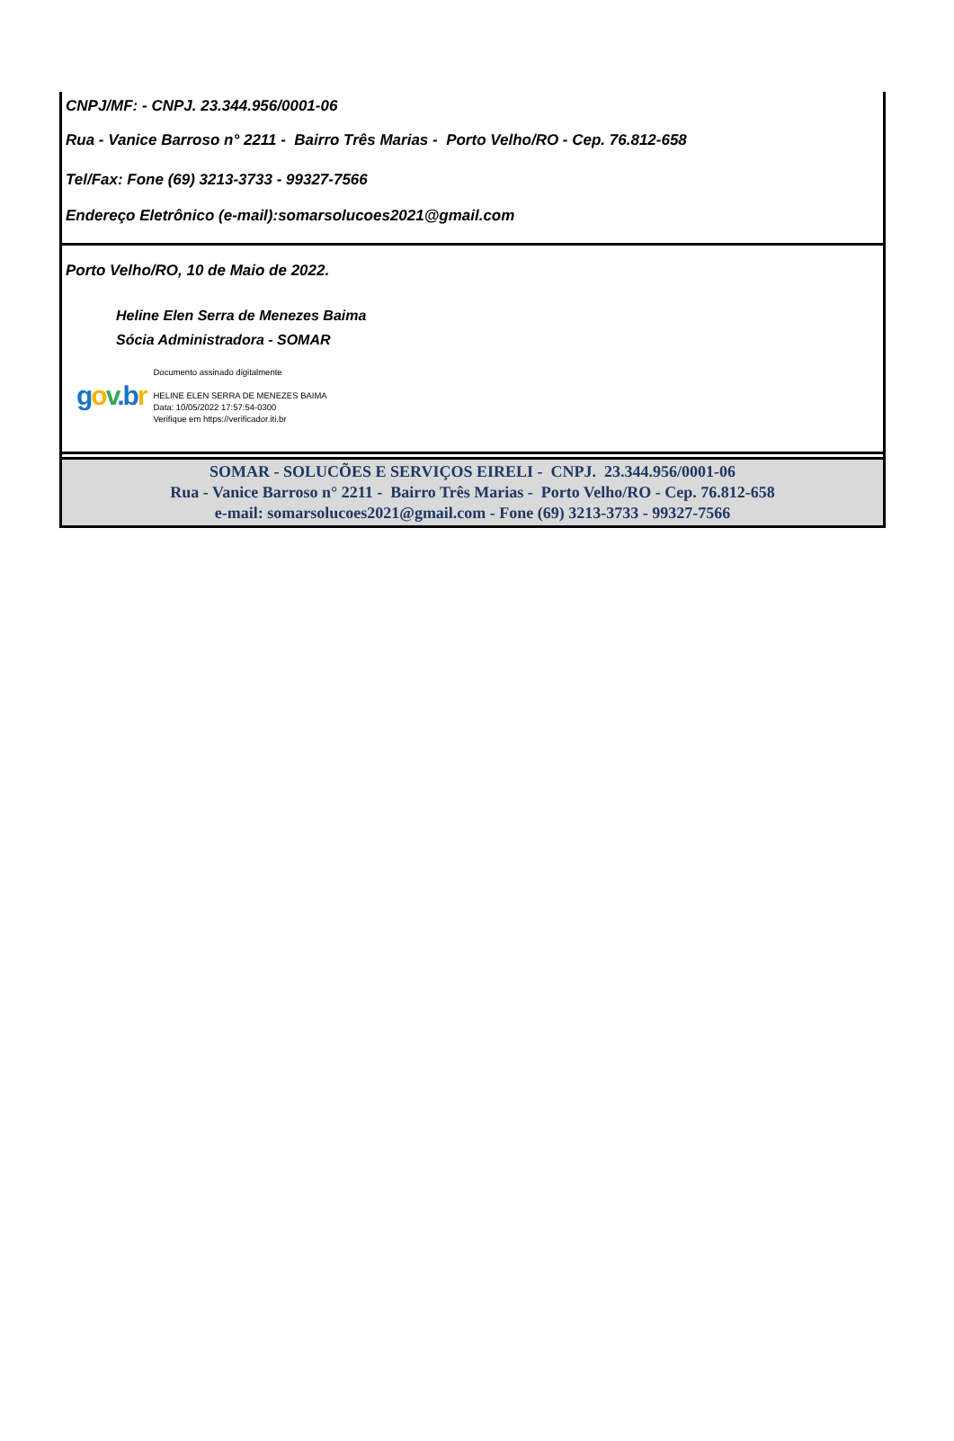CNPJ/MF: - CNPJ. 23.344.956/0001-06
Rua - Vanice Barroso n° 2211 - Bairro Três Marias - Porto Velho/RO - Cep. 76.812-658
Tel/Fax: Fone (69) 3213-3733 - 99327-7566
Endereço Eletrônico (e-mail):somarsolucoes2021@gmail.com
Porto Velho/RO, 10 de Maio de 2022.
Heline Elen Serra de Menezes Baima
Sócia Administradora - SOMAR
gov. br
Documento assinado digitalmente
HELINE ELEN SERRA DE MENEZES BAIMA
Data: 10/05/2022 17:57:54-0300
Verifique em https://verificador.iti.br
SOMAR - SOLUCÕES E SERVIÇOS EIRELI - CNPJ. 23.344.956/0001-06
Rua - Vanice Barroso n° 2211 - Bairro Três Marias - Porto Velho/RO - Cep. 76.812-658
e-mail: somarsolucoes2021@gmail.com - Fone (69) 3213-3733 - 99327-7566